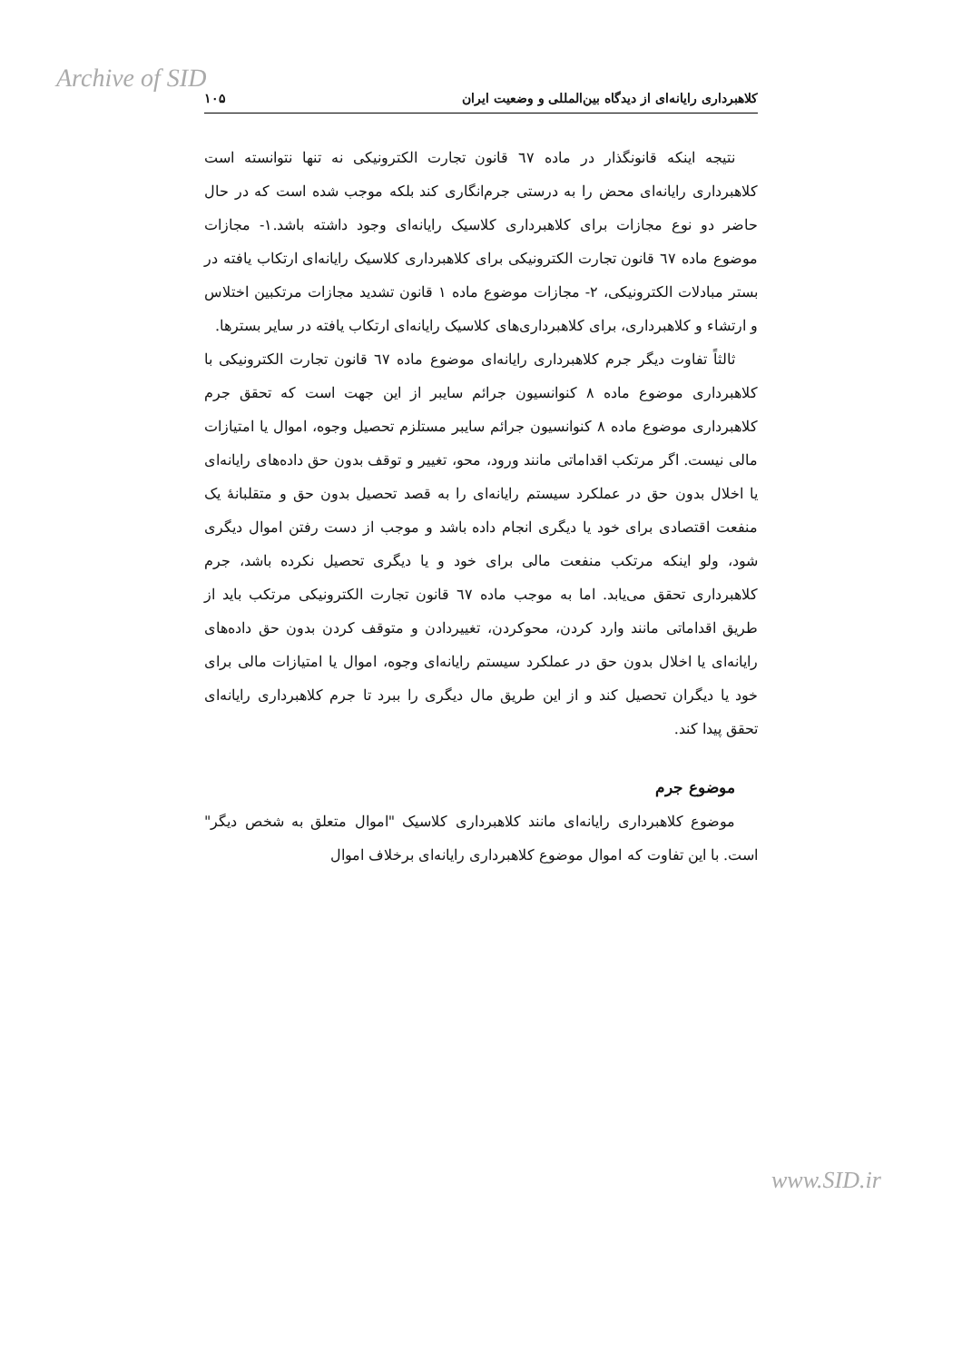Archive of SID
کلاهبرداری رایانه‌ای از دیدگاه بین‌المللی و وضعیت ایران ۱۰۵
نتیجه اینکه قانونگذار در ماده ٦٧ قانون تجارت الکترونیکی نه تنها نتوانسته است کلاهبرداری رایانه‌ای محض را به درستی جرم‌انگاری کند بلکه موجب شده است که در حال حاضر دو نوع مجازات برای کلاهبرداری کلاسیک رایانه‌ای وجود داشته باشد.١- مجازات موضوع ماده ٦٧ قانون تجارت الکترونیکی برای کلاهبرداری کلاسیک رایانه‌ای ارتکاب یافته در بستر مبادلات الکترونیکی، ٢- مجازات موضوع ماده ١ قانون تشدید مجازات مرتکبین اختلاس و ارتشاء و کلاهبرداری، برای کلاهبرداری‌های کلاسیک رایانه‌ای ارتکاب یافته در سایر بسترها.
ثالثاً تفاوت دیگر جرم کلاهبرداری رایانه‌ای موضوع ماده ٦٧ قانون تجارت الکترونیکی با کلاهبرداری موضوع ماده ٨ کنوانسیون جرائم سایبر از این جهت است که تحقق جرم کلاهبرداری موضوع ماده ٨ کنوانسیون جرائم سایبر مستلزم تحصیل وجوه، اموال یا امتیازات مالی نیست. اگر مرتکب اقداماتی مانند ورود، محو، تغییر و توقف بدون حق داده‌های رایانه‌ای یا اخلال بدون حق در عملکرد سیستم رایانه‌ای را به قصد تحصیل بدون حق و متقلبانهٔ یک منفعت اقتصادی برای خود یا دیگری انجام داده باشد و موجب از دست رفتن اموال دیگری شود، ولو اینکه مرتکب منفعت مالی برای خود و یا دیگری تحصیل نکرده باشد، جرم کلاهبرداری تحقق می‌یابد. اما به موجب ماده ٦٧ قانون تجارت الکترونیکی مرتکب باید از طریق اقداماتی مانند وارد کردن، محوکردن، تغییردادن و متوقف کردن بدون حق داده‌های رایانه‌ای یا اخلال بدون حق در عملکرد سیستم رایانه‌ای وجوه، اموال یا امتیازات مالی برای خود یا دیگران تحصیل کند و از این طریق مال دیگری را ببرد تا جرم کلاهبرداری رایانه‌ای تحقق پیدا کند.
موضوع جرم
موضوع کلاهبرداری رایانه‌ای مانند کلاهبرداری کلاسیک "اموال متعلق به شخص دیگر" است. با این تفاوت که اموال موضوع کلاهبرداری رایانه‌ای برخلاف اموال
www.SID.ir